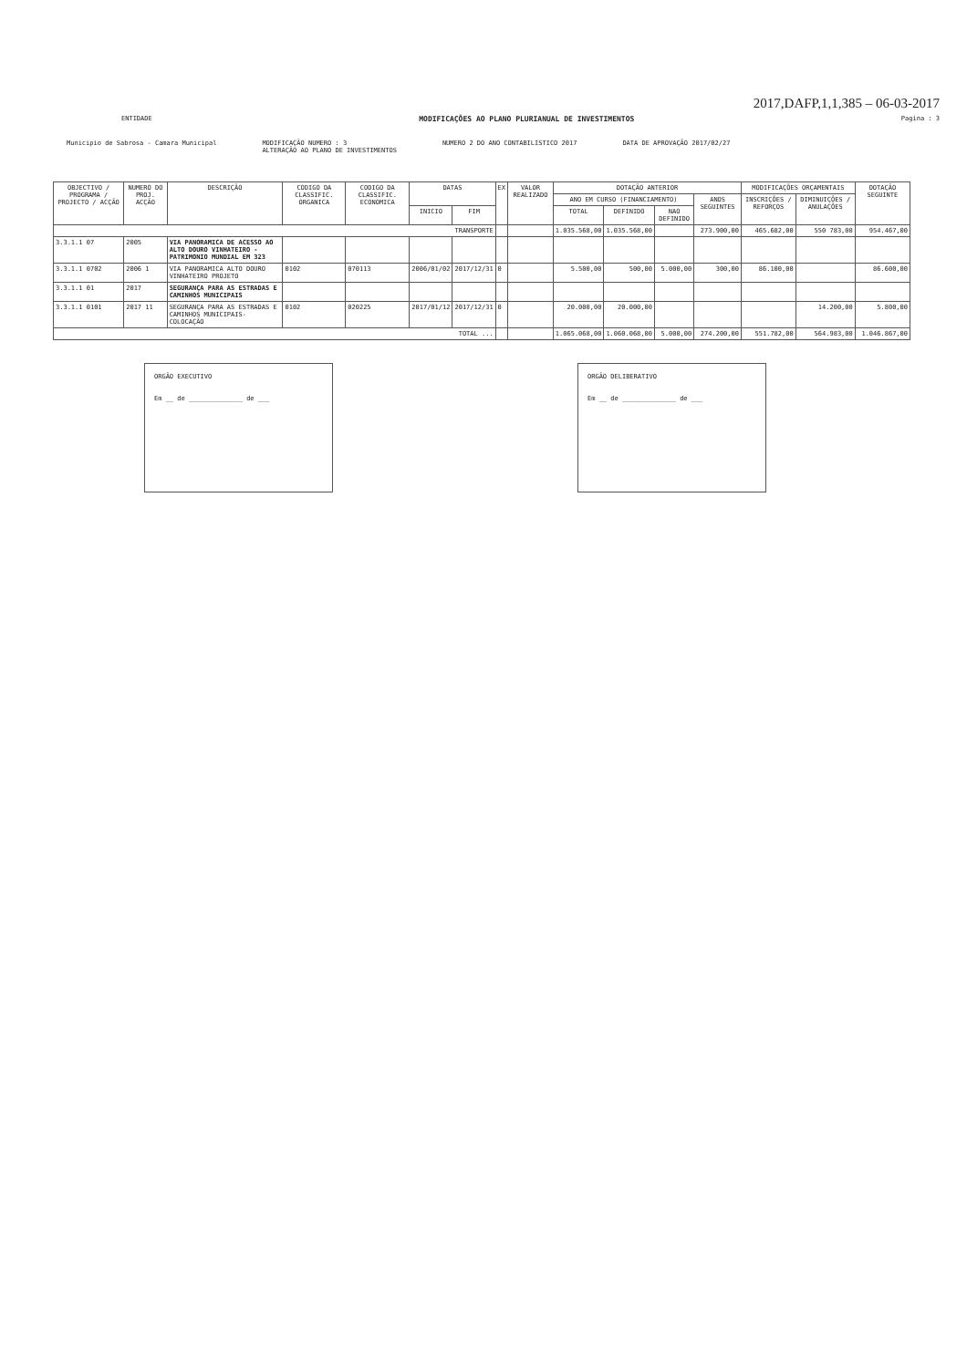2017,DAFP,1,1,385 – 06-03-2017
ENTIDADE MODIFICAÇÕES AO PLANO PLURIANUAL DE INVESTIMENTOS Pagina : 3
Municipio de Sabrosa - Camara Municipal MODIFICAÇÃO NUMERO : 3
ALTERAÇÃO AO PLANO DE INVESTIMENTOS NUMERO 2 DO ANO CONTABILISTICO 2017 DATA DE APROVAÇÃO 2017/02/27
| OBJECTIVO / PROGRAMA / PROJECTO / ACÇÃO | NUMERO DO PROJ. ACÇÃO | DESCRIÇÃO | CODIGO DA CLASSIFIC. ORGANICA | CODIGO DA CLASSIFIC. ECONOMICA | DATAS | | EX | VALOR REALIZADO | DOTAÇÃO ANTERIOR | | | | MODIFICAÇÕES ORÇAMENTAIS | | DOTAÇÃO SEGUINTE |
| --- | --- | --- | --- | --- | --- | --- | --- | --- | --- | --- | --- | --- | --- | --- | --- |
| | | | | | | | | | ANO EM CURSO (FINANCIAMENTO) | | | ANOS SEGUINTES | INSCRIÇÕES / REFORÇOS | DIMINUIÇÕES / ANULAÇÕES | |
| | | | | | INICIO | FIM | | | TOTAL | DEFINIDO | NAO DEFINIDO | | | | |
| TRANSPORTE | | | | | | | | | 1.035.568,00 | 1.035.568,00 | | 273.900,00 | 465.682,00 | 550 783,00 | 954.467,00 |
| 3.3.1.1 07 | 2005 | VIA PANORAMICA DE ACESSO AO ALTO DOURO VINHATEIRO - PATRIMONIO MUNDIAL EM 323 | | | | | | | | | | | | | |
| 3.3.1.1 0702 | 2006 1 | VIA PANORAMICA ALTO DOURO VINHATEIRO PROJETO | 0102 | 070113 | 2006/01/02 | 2017/12/31 | 0 | | 5.500,00 | 500,00 | 5.000,00 | 300,00 | 86.100,00 | | 86.600,00 |
| 3.3.1.1 01 | 2017 | SEGURANÇA PARA AS ESTRADAS E CAMINHOS MUNICIPAIS | | | | | | | | | | | | | |
| 3.3.1.1 0101 | 2017 11 | SEGURANÇA PARA AS ESTRADAS E CAMINHOS MUNICIPAIS-COLOCAÇÃO | 0102 | 020225 | 2017/01/12 | 2017/12/31 | 0 | | 20.000,00 | 20.000,00 | | | | 14.200,00 | 5.800,00 |
| TOTAL ... | | | | | | | | | 1.065.068,00 | 1.060.068,00 | 5.000,00 | 274.200,00 | 551.782,00 | 564.983,00 | 1.046.867,00 |
ORGÃO EXECUTIVO
Em __ de ______________ de ___
ORGÃO DELIBERATIVO
Em __ de ______________ de ___